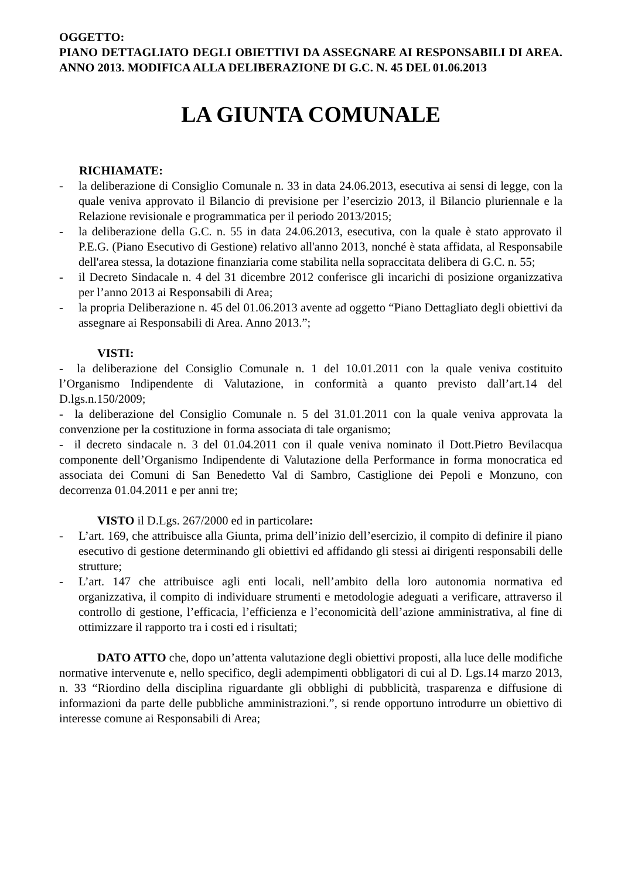OGGETTO:
PIANO DETTAGLIATO DEGLI OBIETTIVI DA ASSEGNARE AI RESPONSABILI DI AREA. ANNO 2013. MODIFICA ALLA DELIBERAZIONE DI G.C. N. 45 DEL 01.06.2013
LA GIUNTA COMUNALE
RICHIAMATE:
- la deliberazione di Consiglio Comunale n. 33 in data 24.06.2013, esecutiva ai sensi di legge, con la quale veniva approvato il Bilancio di previsione per l’esercizio 2013, il Bilancio pluriennale e la Relazione revisionale e programmatica per il periodo 2013/2015;
- la deliberazione della G.C. n. 55 in data 24.06.2013, esecutiva, con la quale è stato approvato il P.E.G. (Piano Esecutivo di Gestione) relativo all'anno 2013, nonché è stata affidata, al Responsabile dell'area stessa, la dotazione finanziaria come stabilita nella sopraccitata delibera di G.C. n. 55;
- il Decreto Sindacale n. 4 del 31 dicembre 2012 conferisce gli incarichi di posizione organizzativa per l’anno 2013 ai Responsabili di Area;
- la propria Deliberazione n. 45 del 01.06.2013 avente ad oggetto “Piano Dettagliato degli obiettivi da assegnare ai Responsabili di Area. Anno 2013.”;
VISTI:
- la deliberazione del Consiglio Comunale n. 1 del 10.01.2011 con la quale veniva costituito l’Organismo Indipendente di Valutazione, in conformità a quanto previsto dall’art.14 del D.lgs.n.150/2009;
- la deliberazione del Consiglio Comunale n. 5 del 31.01.2011 con la quale veniva approvata la convenzione per la costituzione in forma associata di tale organismo;
- il decreto sindacale n. 3 del 01.04.2011 con il quale veniva nominato il Dott.Pietro Bevilacqua componente dell’Organismo Indipendente di Valutazione della Performance in forma monocratica ed associata dei Comuni di San Benedetto Val di Sambro, Castiglione dei Pepoli e Monzuno, con decorrenza 01.04.2011 e per anni tre;
VISTO il D.Lgs. 267/2000 ed in particolare:
- L’art. 169, che attribuisce alla Giunta, prima dell’inizio dell’esercizio, il compito di definire il piano esecutivo di gestione determinando gli obiettivi ed affidando gli stessi ai dirigenti responsabili delle strutture;
- L’art. 147 che attribuisce agli enti locali, nell’ambito della loro autonomia normativa ed organizzativa, il compito di individuare strumenti e metodologie adeguati a verificare, attraverso il controllo di gestione, l’efficacia, l’efficienza e l’economicità dell’azione amministrativa, al fine di ottimizzare il rapporto tra i costi ed i risultati;
DATO ATTO che, dopo un’attenta valutazione degli obiettivi proposti, alla luce delle modifiche normative intervenute e, nello specifico, degli adempimenti obbligatori di cui al D. Lgs.14 marzo 2013, n. 33 “Riordino della disciplina riguardante gli obblighi di pubblicità, trasparenza e diffusione di informazioni da parte delle pubbliche amministrazioni.”, si rende opportuno introdurre un obiettivo di interesse comune ai Responsabili di Area;